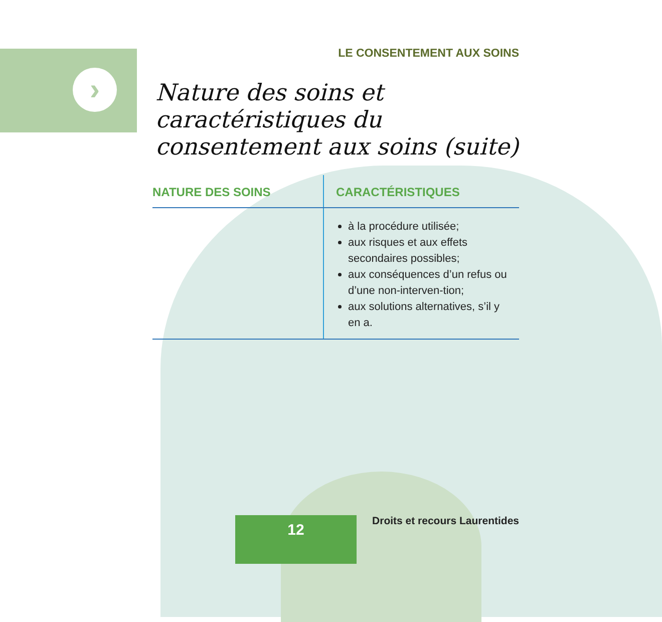›
LE CONSENTEMENT AUX SOINS
Nature des soins et caractéristiques du consentement aux soins (suite)
| NATURE DES SOINS | CARACTÉRISTIQUES |
| --- | --- |
| | à la procédure utilisée; aux risques et aux effets secondaires possibles; aux conséquences d’un refus ou d’une non-interven-tion; aux solutions alternatives, s’il y en a. |
12 Droits et recours Laurentides